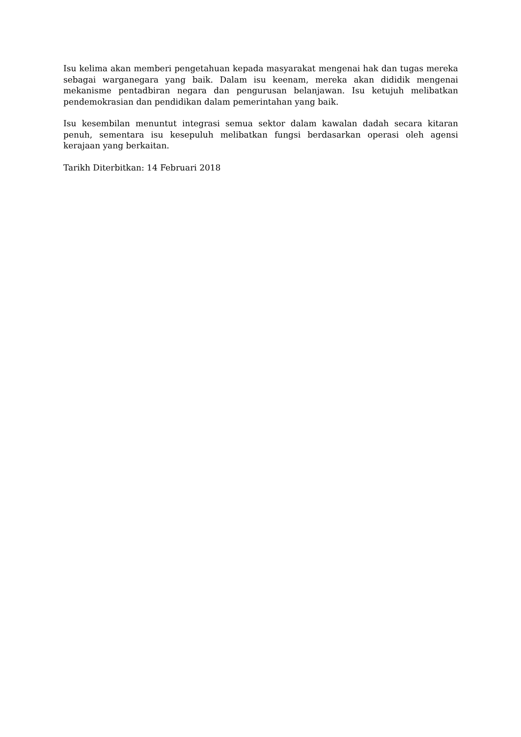Isu kelima akan memberi pengetahuan kepada masyarakat mengenai hak dan tugas mereka sebagai warganegara yang baik. Dalam isu keenam, mereka akan dididik mengenai mekanisme pentadbiran negara dan pengurusan belanjawan. Isu ketujuh melibatkan pendemokrasian dan pendidikan dalam pemerintahan yang baik.
Isu kesembilan menuntut integrasi semua sektor dalam kawalan dadah secara kitaran penuh, sementara isu kesepuluh melibatkan fungsi berdasarkan operasi oleh agensi kerajaan yang berkaitan.
Tarikh Diterbitkan: 14 Februari 2018